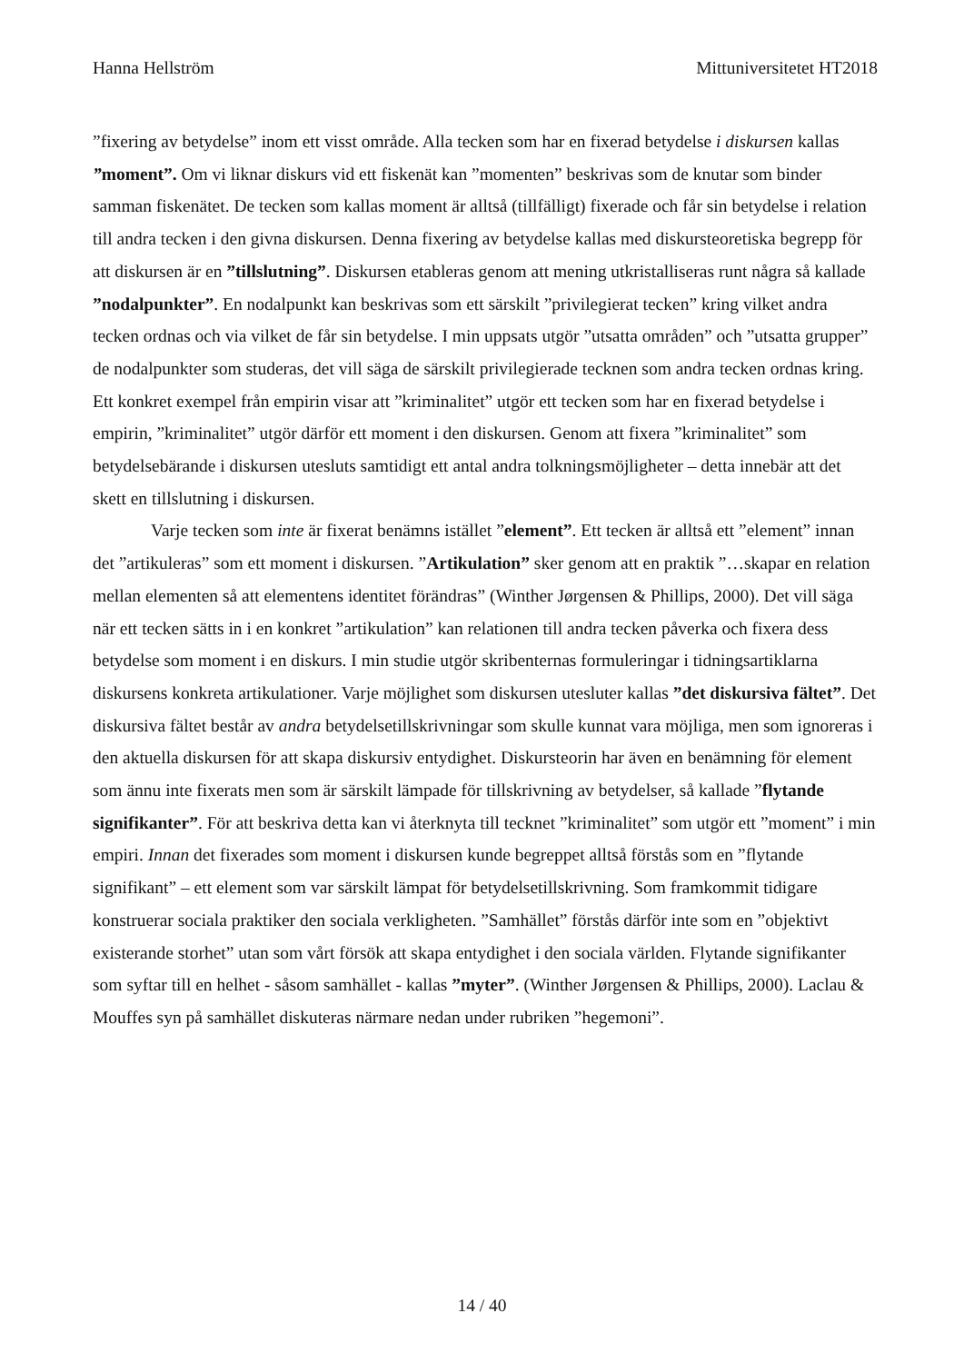Hanna Hellström Mittuniversitetet HT2018
”fixering av betydelse” inom ett visst område. Alla tecken som har en fixerad betydelse i diskursen kallas ”moment”. Om vi liknar diskurs vid ett fiskenät kan ”momenten” beskrivas som de knutar som binder samman fiskenätet. De tecken som kallas moment är alltså (tillfälligt) fixerade och får sin betydelse i relation till andra tecken i den givna diskursen. Denna fixering av betydelse kallas med diskursteoretiska begrepp för att diskursen är en ”tillslutning”. Diskursen etableras genom att mening utkristalliseras runt några så kallade ”nodalpunkter”. En nodalpunkt kan beskrivas som ett särskilt ”privilegierat tecken” kring vilket andra tecken ordnas och via vilket de får sin betydelse. I min uppsats utgör ”utsatta områden” och ”utsatta grupper” de nodalpunkter som studeras, det vill säga de särskilt privilegierade tecknen som andra tecken ordnas kring. Ett konkret exempel från empirin visar att ”kriminalitet” utgör ett tecken som har en fixerad betydelse i empirin, ”kriminalitet” utgör därför ett moment i den diskursen. Genom att fixera ”kriminalitet” som betydelsebärande i diskursen utesluts samtidigt ett antal andra tolkningsmöjligheter – detta innebär att det skett en tillslutning i diskursen.
Varje tecken som inte är fixerat benämns istället ”element”. Ett tecken är alltså ett ”element” innan det ”artikuleras” som ett moment i diskursen. ”Artikulation” sker genom att en praktik ”…skapar en relation mellan elementen så att elementens identitet förändras” (Winther Jørgensen & Phillips, 2000). Det vill säga när ett tecken sätts in i en konkret ”artikulation” kan relationen till andra tecken påverka och fixera dess betydelse som moment i en diskurs. I min studie utgör skribenternas formuleringar i tidningsartiklarna diskursens konkreta artikulationer. Varje möjlighet som diskursen utesluter kallas ”det diskursiva fältet”. Det diskursiva fältet består av andra betydelsetillskrivningar som skulle kunnat vara möjliga, men som ignoreras i den aktuella diskursen för att skapa diskursiv entydighet. Diskursteorin har även en benämning för element som ännu inte fixerats men som är särskilt lämpade för tillskrivning av betydelser, så kallade ”flytande signifikanter”. För att beskriva detta kan vi återknyta till tecknet ”kriminalitet” som utgör ett ”moment” i min empiri. Innan det fixerades som moment i diskursen kunde begreppet alltså förstås som en ”flytande signifikant” – ett element som var särskilt lämpat för betydelsetillskrivning. Som framkommit tidigare konstruerar sociala praktiker den sociala verkligheten. ”Samhället” förstås därför inte som en ”objektivt existerande storhet” utan som vårt försök att skapa entydighet i den sociala världen. Flytande signifikanter som syftar till en helhet - såsom samhället - kallas ”myter”. (Winther Jørgensen & Phillips, 2000). Laclau & Mouffes syn på samhället diskuteras närmare nedan under rubriken ”hegemoni”.
14 / 40